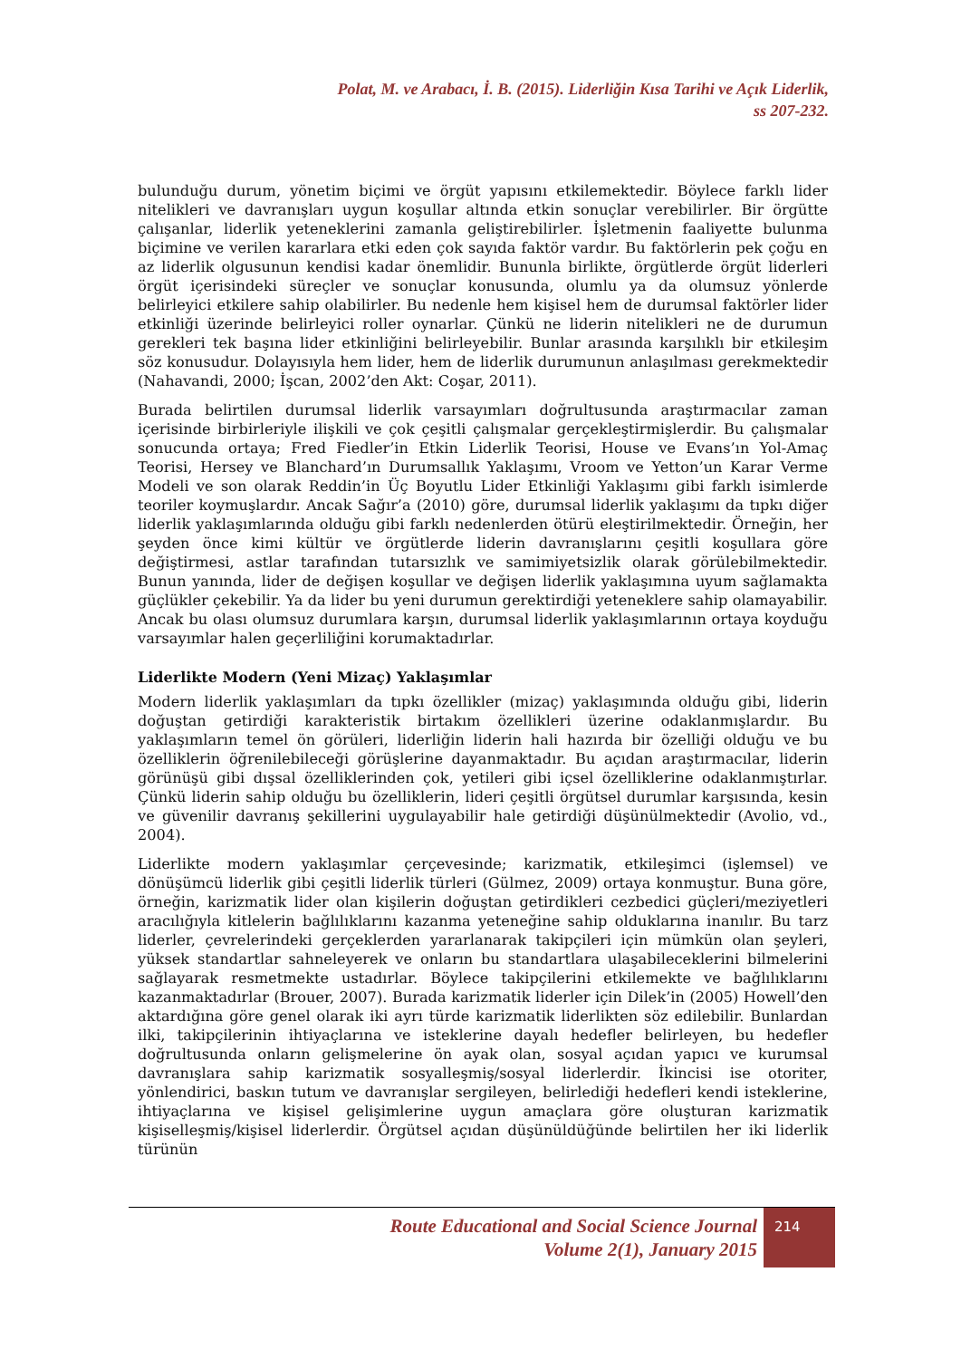Polat, M. ve Arabacı, İ. B. (2015). Liderliğin Kısa Tarihi ve Açık Liderlik,
ss 207-232.
bulunduğu durum, yönetim biçimi ve örgüt yapısını etkilemektedir. Böylece farklı lider nitelikleri ve davranışları uygun koşullar altında etkin sonuçlar verebilirler. Bir örgütte çalışanlar, liderlik yeteneklerini zamanla geliştirebilirler. İşletmenin faaliyette bulunma biçimine ve verilen kararlara etki eden çok sayıda faktör vardır. Bu faktörlerin pek çoğu en az liderlik olgusunun kendisi kadar önemlidir. Bununla birlikte, örgütlerde örgüt liderleri örgüt içerisindeki süreçler ve sonuçlar konusunda, olumlu ya da olumsuz yönlerde belirleyici etkilere sahip olabilirler. Bu nedenle hem kişisel hem de durumsal faktörler lider etkinliği üzerinde belirleyici roller oynarlar. Çünkü ne liderin nitelikleri ne de durumun gerekleri tek başına lider etkinliğini belirleyebilir. Bunlar arasında karşılıklı bir etkileşim söz konusudur. Dolayısıyla hem lider, hem de liderlik durumunun anlaşılması gerekmektedir (Nahavandi, 2000; İşcan, 2002’den Akt: Coşar, 2011).
Burada belirtilen durumsal liderlik varsayımları doğrultusunda araştırmacılar zaman içerisinde birbirleriyle ilişkili ve çok çeşitli çalışmalar gerçekleştirmişlerdir. Bu çalışmalar sonucunda ortaya; Fred Fiedler’in Etkin Liderlik Teorisi, House ve Evans’ın Yol-Amaç Teorisi, Hersey ve Blanchard’ın Durumsallık Yaklaşımı, Vroom ve Yetton’un Karar Verme Modeli ve son olarak Reddin’in Üç Boyutlu Lider Etkinliği Yaklaşımı gibi farklı isimlerde teoriler koymuşlardır. Ancak Sağır’a (2010) göre, durumsal liderlik yaklaşımı da tıpkı diğer liderlik yaklaşımlarında olduğu gibi farklı nedenlerden ötürü eleştirilmektedir. Örneğin, her şeyden önce kimi kültür ve örgütlerde liderin davranışlarını çeşitli koşullara göre değiştirmesi, astlar tarafından tutarsızlık ve samimiyetsizlik olarak görülebilmektedir. Bunun yanında, lider de değişen koşullar ve değişen liderlik yaklaşımına uyum sağlamakta güçlükler çekebilir. Ya da lider bu yeni durumun gerektirdiği yeteneklere sahip olamayabilir. Ancak bu olası olumsuz durumlara karşın, durumsal liderlik yaklaşımlarının ortaya koyduğu varsayımlar halen geçerliliğini korumaktadırlar.
Liderlikte Modern (Yeni Mizaç) Yaklaşımlar
Modern liderlik yaklaşımları da tıpkı özellikler (mizaç) yaklaşımında olduğu gibi, liderin doğuştan getirdiği karakteristik birtakım özellikleri üzerine odaklanmışlardır. Bu yaklaşımların temel ön görüleri, liderliğin liderin hali hazırda bir özelliği olduğu ve bu özelliklerin öğrenilebileceği görüşlerine dayanmaktadır. Bu açıdan araştırmacılar, liderin görünüşü gibi dışsal özelliklerinden çok, yetileri gibi içsel özelliklerine odaklanmıştırlar. Çünkü liderin sahip olduğu bu özelliklerin, lideri çeşitli örgütsel durumlar karşısında, kesin ve güvenilir davranış şekillerini uygulayabilir hale getirdiği düşünülmektedir (Avolio, vd., 2004).
Liderlikte modern yaklaşımlar çerçevesinde; karizmatik, etkileşimci (işlemsel) ve dönüşümcü liderlik gibi çeşitli liderlik türleri (Gülmez, 2009) ortaya konmuştur. Buna göre, örneğin, karizmatik lider olan kişilerin doğuştan getirdikleri cezbedici güçleri/meziyetleri aracılığıyla kitlelerin bağlılıklarını kazanma yeteneğine sahip olduklarına inanılır. Bu tarz liderler, çevrelerindeki gerçeklerden yararlanarak takipçileri için mümkün olan şeyleri, yüksek standartlar sahneleyerek ve onların bu standartlara ulaşabileceklerini bilmelerini sağlayarak resmetmekte ustadırlar. Böylece takipçilerini etkilemekte ve bağlılıklarını kazanmaktadırlar (Brouer, 2007). Burada karizmatik liderler için Dilek’in (2005) Howell’den aktardığına göre genel olarak iki ayrı türde karizmatik liderlikten söz edilebilir. Bunlardan ilki, takipçilerinin ihtiyaçlarına ve isteklerine dayalı hedefler belirleyen, bu hedefler doğrultusunda onların gelişmelerine ön ayak olan, sosyal açıdan yapıcı ve kurumsal davranışlara sahip karizmatik sosyalleşmiş/sosyal liderlerdir. İkincisi ise otoriter, yönlendirici, baskın tutum ve davranışlar sergileyen, belirlediği hedefleri kendi isteklerine, ihtiyaçlarına ve kişisel gelişimlerine uygun amaçlara göre oluşturan karizmatik kişiselleşmiş/kişisel liderlerdir. Örgütsel açıdan düşünüldüğünde belirtilen her iki liderlik türünün
Route Educational and Social Science Journal
Volume 2(1), January 2015
214